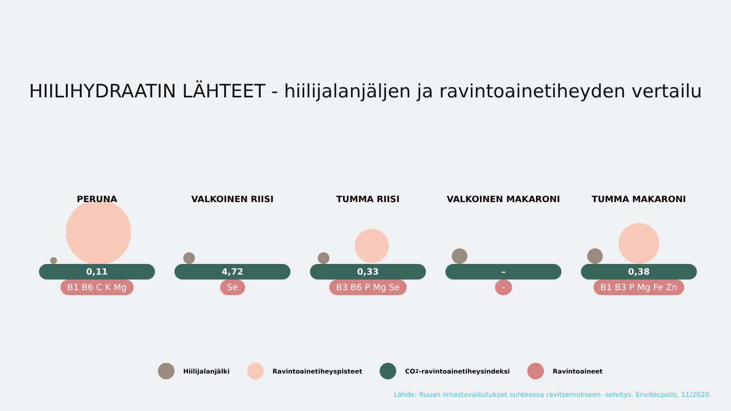HIILIHYDRAATIN LÄHTEET - hiilijalanjäljen ja ravintoainetiheyden vertailu
PERUNA
0,11
B1 B6 C K Mg
VALKOINEN RIISI
4,72
Se
TUMMA RIISI
0,33
B3 B6 P Mg Se
VALKOINEN MAKARONI
–
-
TUMMA MAKARONI
0,38
B1 B3 P Mg Fe Zn
Hiilijalanjälki Ravintoainetiheyspisteet CO<sub>2</sub>-ravintoainetiheysindeksi Ravintoaineet
Lähde: Ruuan ilmastovaikutukset suhteessa ravitsemukseen -selvitys. Envitecpolis, 11/2020.